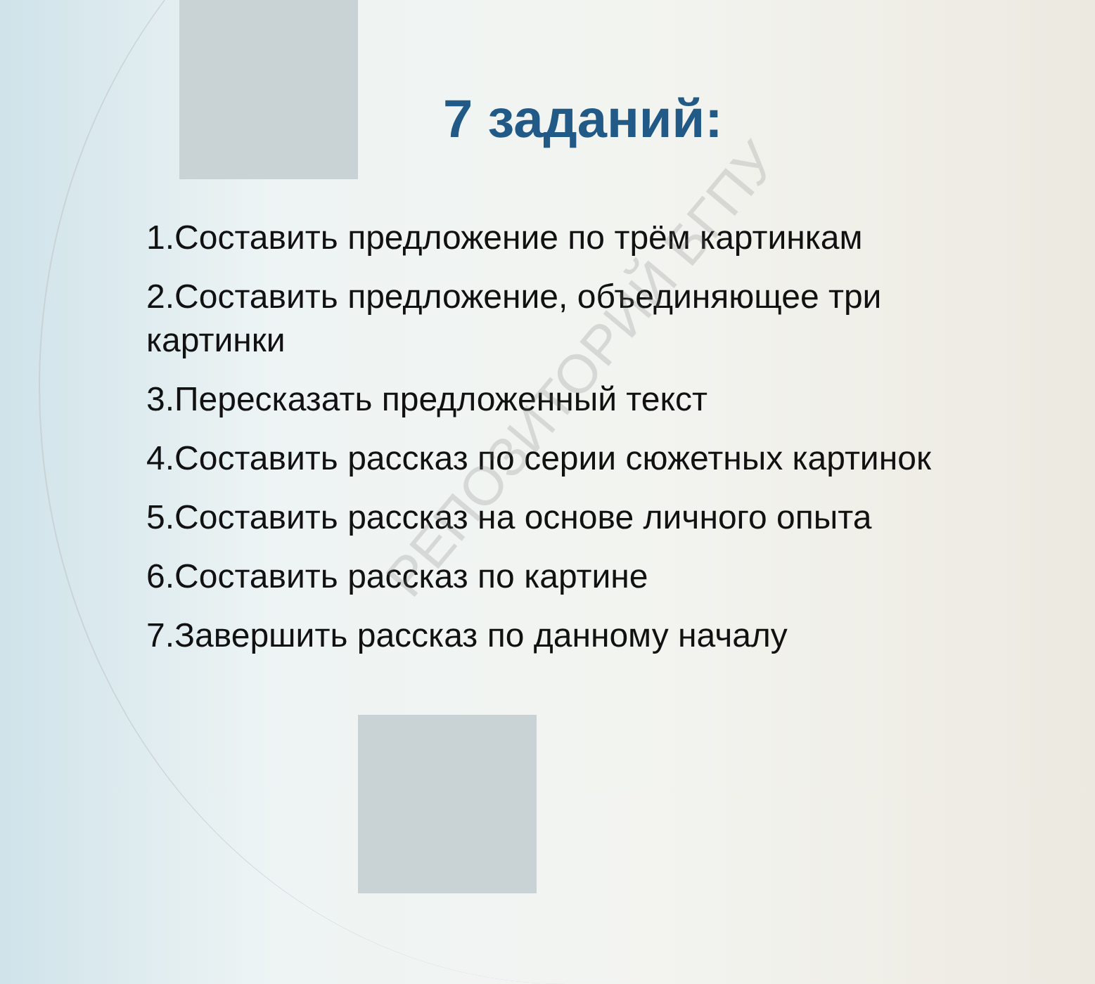РЕПОЗИТОРИЙ БГПУ
7 заданий:
1.Составить предложение по трём картинкам
2.Составить предложение, объединяющее три картинки
3.Пересказать предложенный текст
4.Составить рассказ по серии сюжетных картинок
5.Составить рассказ на основе личного опыта
6.Составить рассказ по картине
7.Завершить рассказ по данному началу